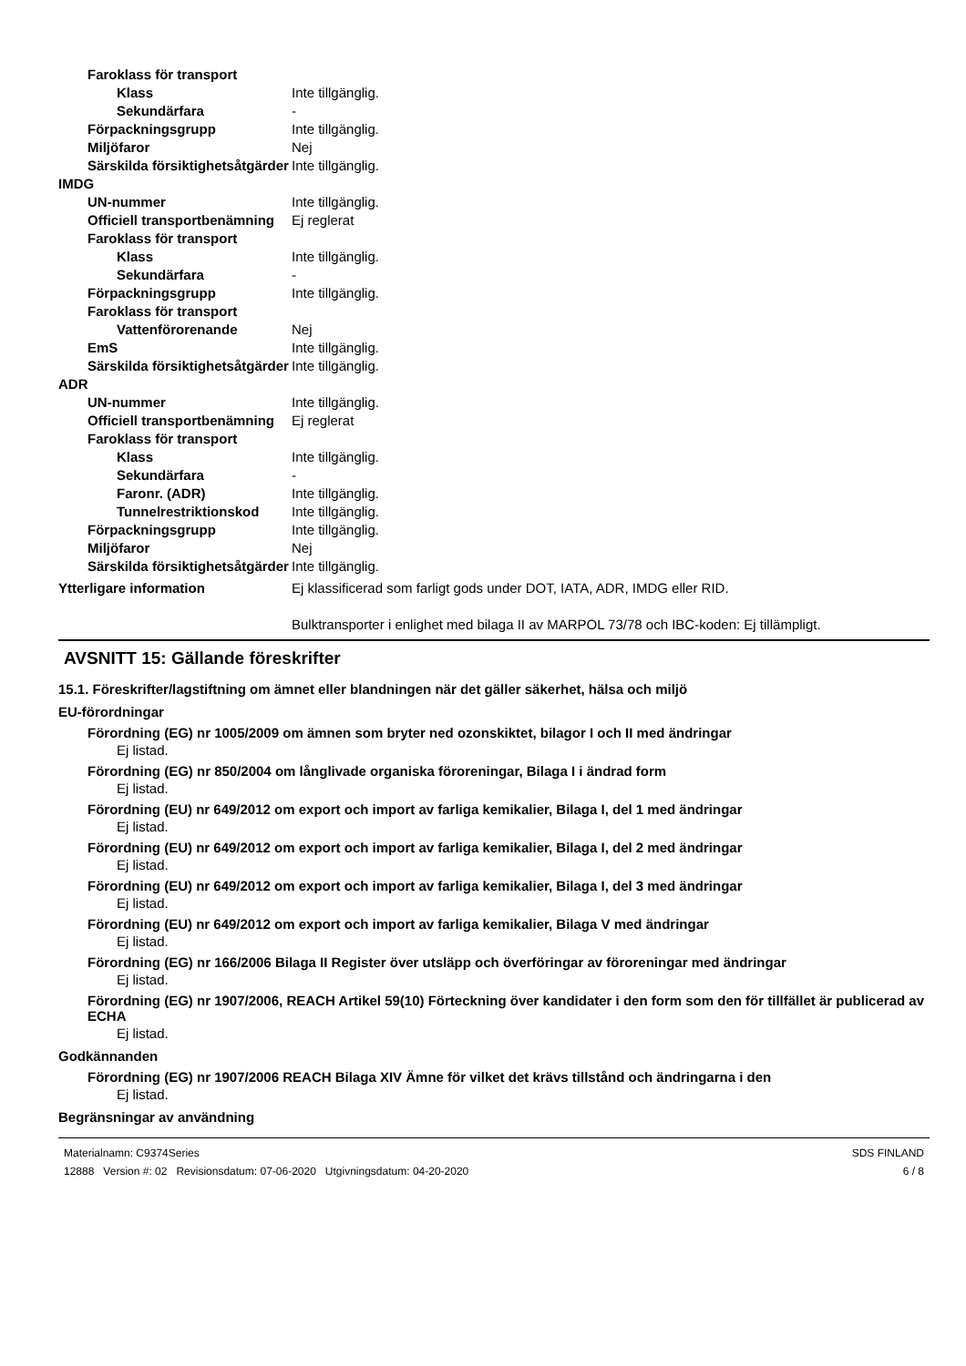Faroklass för transport
Klass Inte tillgänglig.
Sekundärfara -
Förpackningsgrupp Inte tillgänglig.
Miljöfaror Nej
Särskilda försiktighetsåtgärder
Inte tillgänglig.
IMDG
UN-nummer Inte tillgänglig.
Officiell transportbenämning Ej reglerat
Faroklass för transport
Klass Inte tillgänglig.
Sekundärfara -
Förpackningsgrupp Inte tillgänglig.
Faroklass för transport
Vattenförorenande Nej
EmS Inte tillgänglig.
Särskilda försiktighetsåtgärder
Inte tillgänglig.
ADR
UN-nummer Inte tillgänglig.
Officiell transportbenämning Ej reglerat
Faroklass för transport
Klass Inte tillgänglig.
Sekundärfara -
Faronr. (ADR) Inte tillgänglig.
Tunnelrestriktionskod Inte tillgänglig.
Förpackningsgrupp Inte tillgänglig.
Miljöfaror Nej
Särskilda försiktighetsåtgärder
Inte tillgänglig.
Ytterligare information Ej klassificerad som farligt gods under DOT, IATA, ADR, IMDG eller RID.
Bulktransporter i enlighet med bilaga II av MARPOL 73/78 och IBC-koden: Ej tillämpligt.
AVSNITT 15: Gällande föreskrifter
15.1. Föreskrifter/lagstiftning om ämnet eller blandningen när det gäller säkerhet, hälsa och miljö
EU-förordningar
Förordning (EG) nr 1005/2009 om ämnen som bryter ned ozonskiktet, bilagor I och II med ändringar
Ej listad.
Förordning (EG) nr 850/2004 om långlivade organiska föroreningar, Bilaga I i ändrad form
Ej listad.
Förordning (EU) nr 649/2012 om export och import av farliga kemikalier, Bilaga I, del 1 med ändringar
Ej listad.
Förordning (EU) nr 649/2012 om export och import av farliga kemikalier, Bilaga I, del 2 med ändringar
Ej listad.
Förordning (EU) nr 649/2012 om export och import av farliga kemikalier, Bilaga I, del 3 med ändringar
Ej listad.
Förordning (EU) nr 649/2012 om export och import av farliga kemikalier, Bilaga V med ändringar
Ej listad.
Förordning (EG) nr 166/2006 Bilaga II Register över utsläpp och överföringar av föroreningar med ändringar
Ej listad.
Förordning (EG) nr 1907/2006, REACH Artikel 59(10) Förteckning över kandidater i den form som den för tillfället är publicerad av ECHA
Ej listad.
Godkännanden
Förordning (EG) nr 1907/2006 REACH Bilaga XIV Ämne för vilket det krävs tillstånd och ändringarna i den
Ej listad.
Begränsningar av användning
Materialnamn: C9374Series
12888 Version #: 02 Revisionsdatum: 07-06-2020 Utgivningsdatum: 04-20-2020
SDS FINLAND
6 / 8